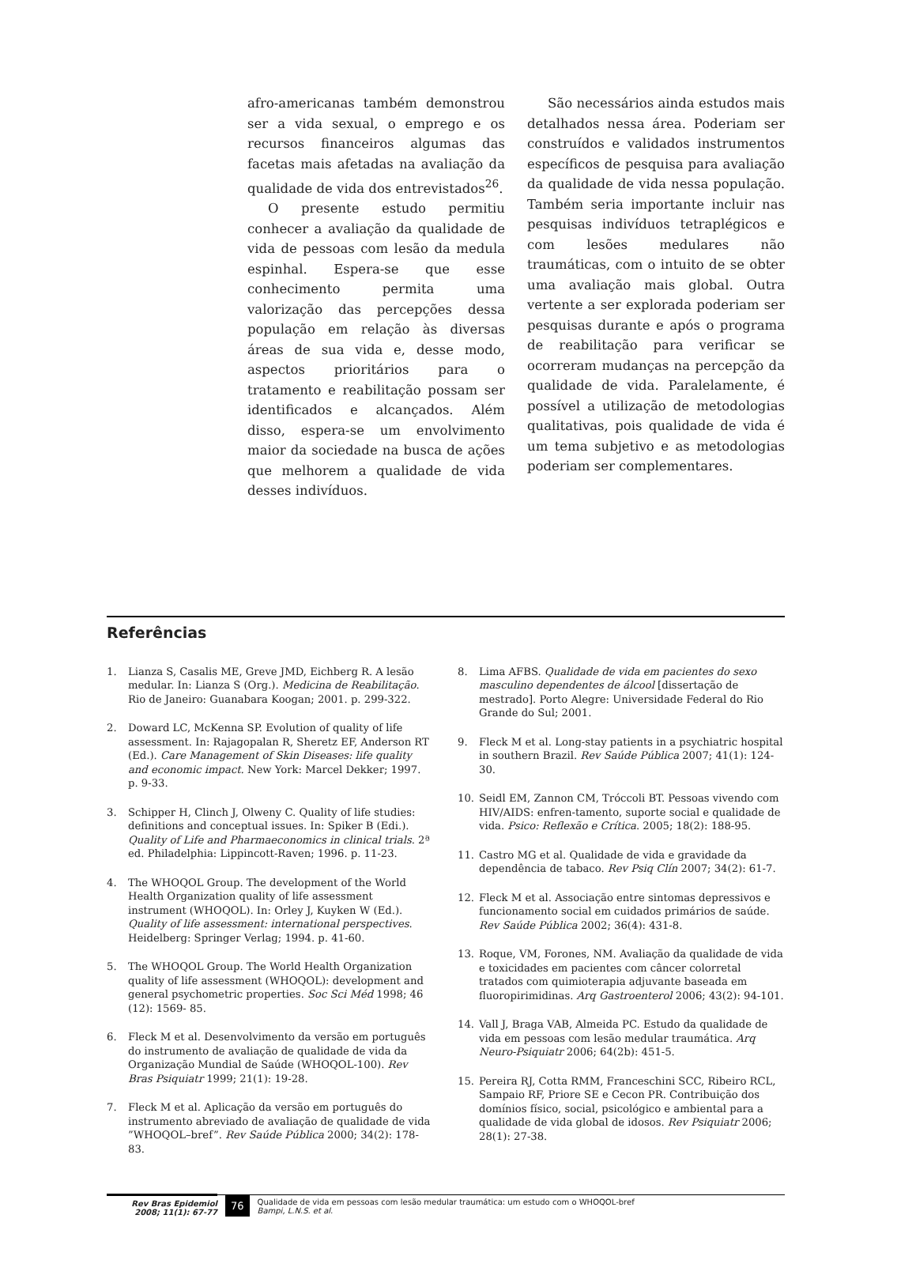afro-americanas também demonstrou ser a vida sexual, o emprego e os recursos financeiros algumas das facetas mais afetadas na avaliação da qualidade de vida dos entrevistados<sup>26</sup>.
O presente estudo permitiu conhecer a avaliação da qualidade de vida de pessoas com lesão da medula espinhal. Espera-se que esse conhecimento permita uma valorização das percepções dessa população em relação às diversas áreas de sua vida e, desse modo, aspectos prioritários para o tratamento e reabilitação possam ser identificados e alcançados. Além disso, espera-se um envolvimento maior da sociedade na busca de ações que melhorem a qualidade de vida desses indivíduos.
São necessários ainda estudos mais detalhados nessa área. Poderiam ser construídos e validados instrumentos específicos de pesquisa para avaliação da qualidade de vida nessa população. Também seria importante incluir nas pesquisas indivíduos tetraplégicos e com lesões medulares não traumáticas, com o intuito de se obter uma avaliação mais global. Outra vertente a ser explorada poderiam ser pesquisas durante e após o programa de reabilitação para verificar se ocorreram mudanças na percepção da qualidade de vida. Paralelamente, é possível a utilização de metodologias qualitativas, pois qualidade de vida é um tema subjetivo e as metodologias poderiam ser complementares.
Referências
1. Lianza S, Casalis ME, Greve JMD, Eichberg R. A lesão medular. In: Lianza S (Org.). Medicina de Reabilitação. Rio de Janeiro: Guanabara Koogan; 2001. p. 299-322.
2. Doward LC, McKenna SP. Evolution of quality of life assessment. In: Rajagopalan R, Sheretz EF, Anderson RT (Ed.). Care Management of Skin Diseases: life quality and economic impact. New York: Marcel Dekker; 1997. p. 9-33.
3. Schipper H, Clinch J, Olweny C. Quality of life studies: definitions and conceptual issues. In: Spiker B (Edi.). Quality of Life and Pharmaeconomics in clinical trials. 2ª ed. Philadelphia: Lippincott-Raven; 1996. p. 11-23.
4. The WHOQOL Group. The development of the World Health Organization quality of life assessment instrument (WHOQOL). In: Orley J, Kuyken W (Ed.). Quality of life assessment: international perspectives. Heidelberg: Springer Verlag; 1994. p. 41-60.
5. The WHOQOL Group. The World Health Organization quality of life assessment (WHOQOL): development and general psychometric properties. Soc Sci Méd 1998; 46 (12): 1569- 85.
6. Fleck M et al. Desenvolvimento da versão em português do instrumento de avaliação de qualidade de vida da Organização Mundial de Saúde (WHOQOL-100). Rev Bras Psiquiatr 1999; 21(1): 19-28.
7. Fleck M et al. Aplicação da versão em português do instrumento abreviado de avaliação de qualidade de vida ”WHOQOL–bref”. Rev Saúde Pública 2000; 34(2): 178-83.
8. Lima AFBS. Qualidade de vida em pacientes do sexo masculino dependentes de álcool [dissertação de mestrado]. Porto Alegre: Universidade Federal do Rio Grande do Sul; 2001.
9. Fleck M et al. Long-stay patients in a psychiatric hospital in southern Brazil. Rev Saúde Pública 2007; 41(1): 124-30.
10. Seidl EM, Zannon CM, Tróccoli BT. Pessoas vivendo com HIV/AIDS: enfren-tamento, suporte social e qualidade de vida. Psico: Reflexão e Crítica. 2005; 18(2): 188-95.
11. Castro MG et al. Qualidade de vida e gravidade da dependência de tabaco. Rev Psiq Clín 2007; 34(2): 61-7.
12. Fleck M et al. Associação entre sintomas depressivos e funcionamento social em cuidados primários de saúde. Rev Saúde Pública 2002; 36(4): 431-8.
13. Roque, VM, Forones, NM. Avaliação da qualidade de vida e toxicidades em pacientes com câncer colorretal tratados com quimioterapia adjuvante baseada em fluoropirimidinas. Arq Gastroenterol 2006; 43(2): 94-101.
14. Vall J, Braga VAB, Almeida PC. Estudo da qualidade de vida em pessoas com lesão medular traumática. Arq Neuro-Psiquiatr 2006; 64(2b): 451-5.
15. Pereira RJ, Cotta RMM, Franceschini SCC, Ribeiro RCL, Sampaio RF, Priore SE e Cecon PR. Contribuição dos domínios físico, social, psicológico e ambiental para a qualidade de vida global de idosos. Rev Psiquiatr 2006; 28(1): 27-38.
Rev Bras Epidemiol
2008; 11(1): 67-77
76
Qualidade de vida em pessoas com lesão medular traumática: um estudo com o WHOQOL-bref
Bampi, L.N.S. et al.